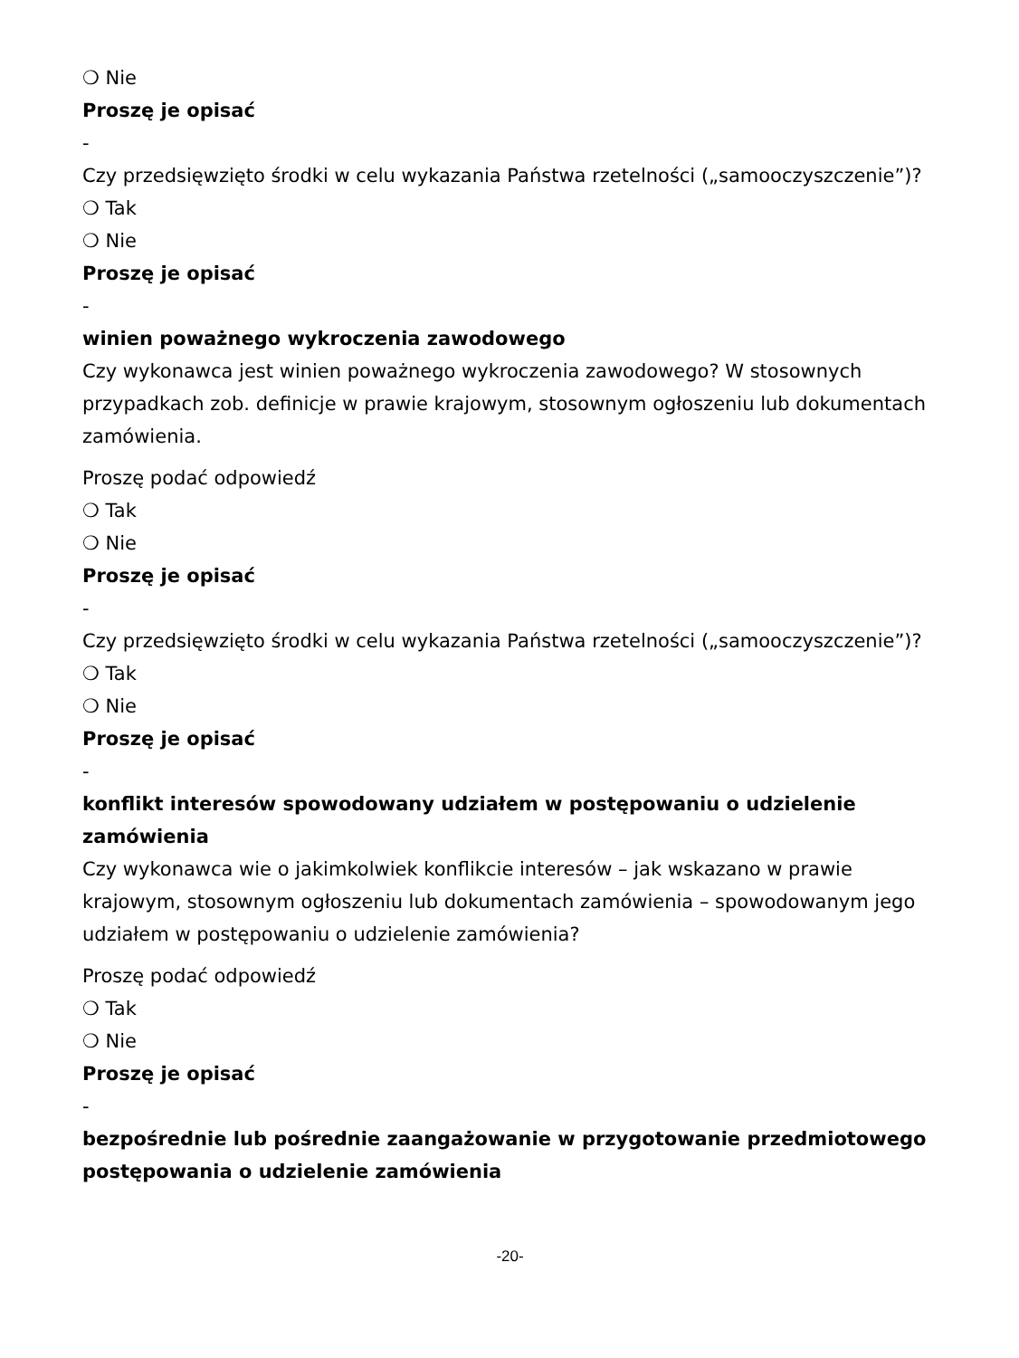❍ Nie
Proszę je opisać
-
Czy przedsięwzięto środki w celu wykazania Państwa rzetelności („samooczyszczenie”)?
❍ Tak
❍ Nie
Proszę je opisać
-
winien poważnego wykroczenia zawodowego
Czy wykonawca jest winien poważnego wykroczenia zawodowego? W stosownych przypadkach zob. definicje w prawie krajowym, stosownym ogłoszeniu lub dokumentach zamówienia.
Proszę podać odpowiedź
❍ Tak
❍ Nie
Proszę je opisać
-
Czy przedsięwzięto środki w celu wykazania Państwa rzetelności („samooczyszczenie”)?
❍ Tak
❍ Nie
Proszę je opisać
-
konflikt interesów spowodowany udziałem w postępowaniu o udzielenie zamówienia
Czy wykonawca wie o jakimkolwiek konflikcie interesów – jak wskazano w prawie krajowym, stosownym ogłoszeniu lub dokumentach zamówienia – spowodowanym jego udziałem w postępowaniu o udzielenie zamówienia?
Proszę podać odpowiedź
❍ Tak
❍ Nie
Proszę je opisać
-
bezpośrednie lub pośrednie zaangażowanie w przygotowanie przedmiotowego postępowania o udzielenie zamówienia
-20-